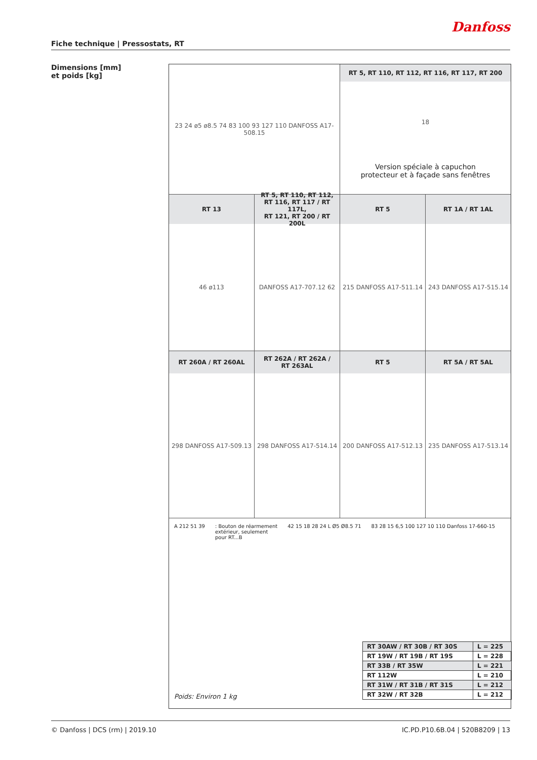Danfoss
Fiche technique | Pressostats, RT
Dimensions [mm]
et poids [kg]
23 24 ø5 ø8.5 74 83 100 93 127 110 DANFOSS A17-508.15
RT 5, RT 110, RT 112, RT 116, RT 117, RT 200
18
Version spéciale à capuchon
protecteur et à façade sans fenêtres
RT 13
46 ø113
RT 5, RT 110, RT 112,
RT 116, RT 117 / RT 117L,
RT 121, RT 200 / RT 200L
DANFOSS A17-707.12 62
RT 5
215 DANFOSS A17-511.14
RT 1A / RT 1AL
243 DANFOSS A17-515.14
RT 260A / RT 260AL
298 DANFOSS A17-509.13
RT 262A / RT 262A /
RT 263AL
298 DANFOSS A17-514.14
RT 5
200 DANFOSS A17-512.13
RT 5A / RT 5AL
235 DANFOSS A17-513.14
A 212 51 39 : Bouton de réarmement
extérieur, seulement
pour RT...B
42 15 18 28 24 L Ø5 Ø8.5 71 83 28 15 6,5 100 127 10 110 Danfoss 17-660-15
| RT 30AW / RT 30B / RT 30S | L = 225 |
| RT 19W / RT 19B / RT 19S | L = 228 |
| RT 33B / RT 35W | L = 221 |
| RT 112W | L = 210 |
| RT 31W / RT 31B / RT 31S | L = 212 |
| RT 32W / RT 32B | L = 212 |
Poids: Environ 1 kg
© Danfoss | DCS (rm) | 2019.10 IC.PD.P10.6B.04 | 520B8209 | 13